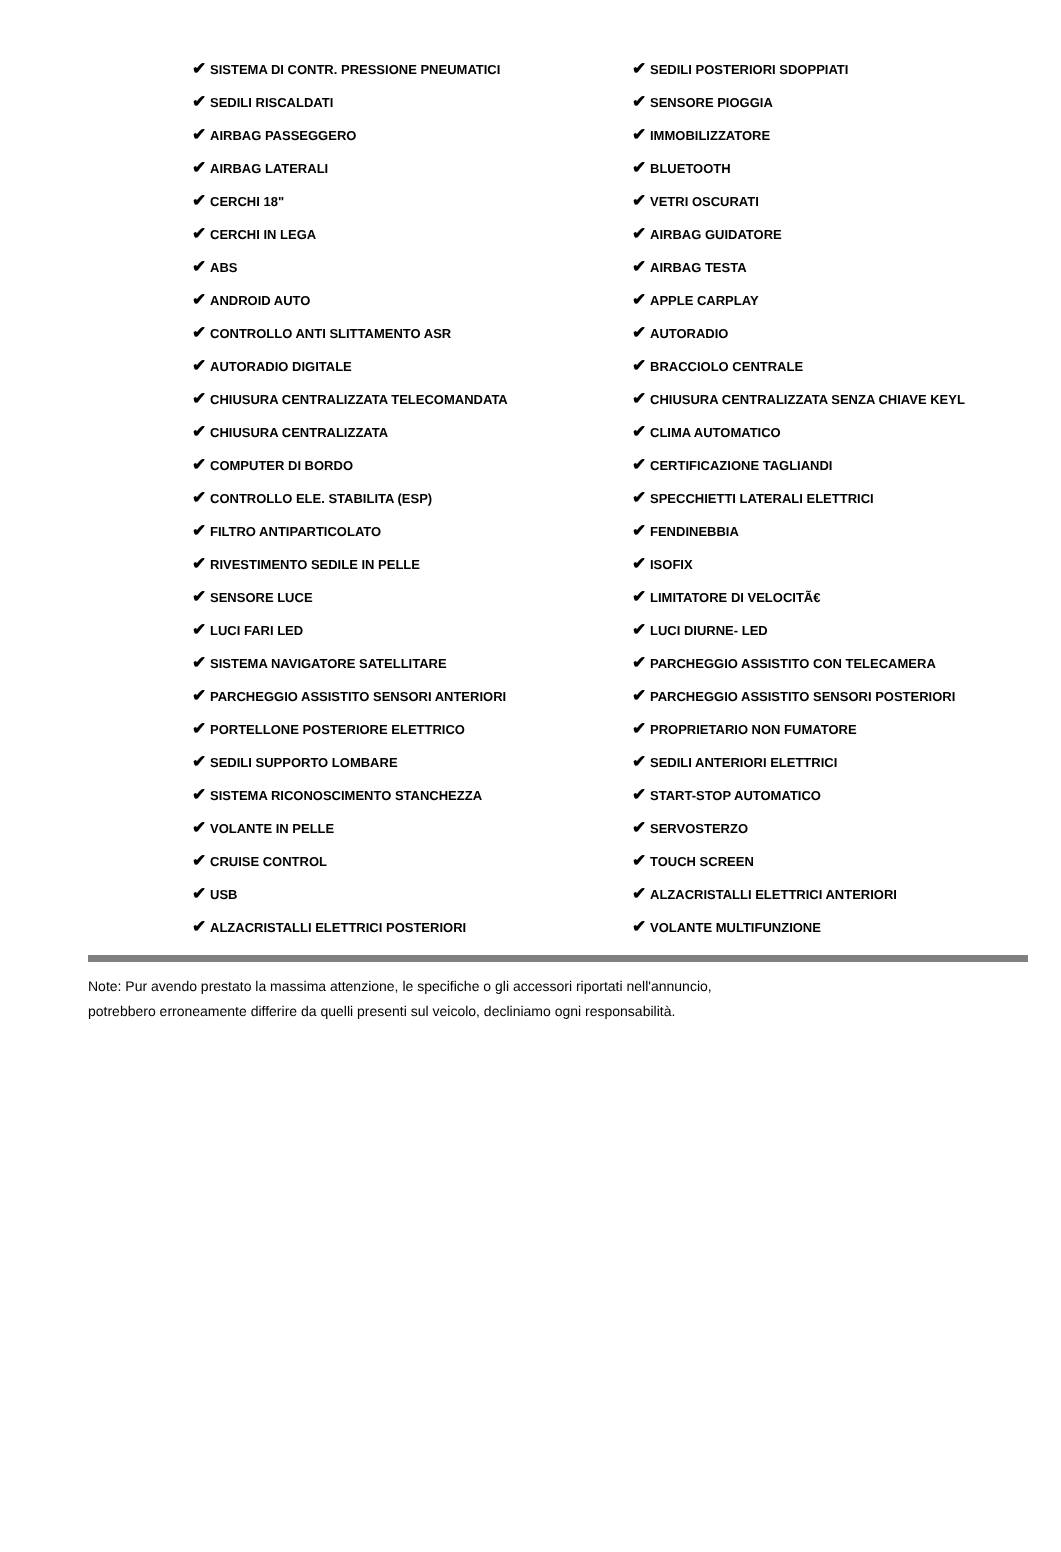| ✔ SISTEMA DI CONTR. PRESSIONE PNEUMATICI | ✔ SEDILI POSTERIORI SDOPPIATI |
| ✔ SEDILI RISCALDATI | ✔ SENSORE PIOGGIA |
| ✔ AIRBAG PASSEGGERO | ✔ IMMOBILIZZATORE |
| ✔ AIRBAG LATERALI | ✔ BLUETOOTH |
| ✔ CERCHI 18" | ✔ VETRI OSCURATI |
| ✔ CERCHI IN LEGA | ✔ AIRBAG GUIDATORE |
| ✔ ABS | ✔ AIRBAG TESTA |
| ✔ ANDROID AUTO | ✔ APPLE CARPLAY |
| ✔ CONTROLLO ANTI SLITTAMENTO ASR | ✔ AUTORADIO |
| ✔ AUTORADIO DIGITALE | ✔ BRACCIOLO CENTRALE |
| ✔ CHIUSURA CENTRALIZZATA TELECOMANDATA | ✔ CHIUSURA CENTRALIZZATA SENZA CHIAVE KEYL |
| ✔ CHIUSURA CENTRALIZZATA | ✔ CLIMA AUTOMATICO |
| ✔ COMPUTER DI BORDO | ✔ CERTIFICAZIONE TAGLIANDI |
| ✔ CONTROLLO ELE. STABILITA (ESP) | ✔ SPECCHIETTI LATERALI ELETTRICI |
| ✔ FILTRO ANTIPARTICOLATO | ✔ FENDINEBBIA |
| ✔ RIVESTIMENTO SEDILE IN PELLE | ✔ ISOFIX |
| ✔ SENSORE LUCE | ✔ LIMITATORE DI VELOCITÃ€ |
| ✔ LUCI FARI LED | ✔ LUCI DIURNE- LED |
| ✔ SISTEMA NAVIGATORE SATELLITARE | ✔ PARCHEGGIO ASSISTITO CON TELECAMERA |
| ✔ PARCHEGGIO ASSISTITO SENSORI ANTERIORI | ✔ PARCHEGGIO ASSISTITO SENSORI POSTERIORI |
| ✔ PORTELLONE POSTERIORE ELETTRICO | ✔ PROPRIETARIO NON FUMATORE |
| ✔ SEDILI SUPPORTO LOMBARE | ✔ SEDILI ANTERIORI ELETTRICI |
| ✔ SISTEMA RICONOSCIMENTO STANCHEZZA | ✔ START-STOP AUTOMATICO |
| ✔ VOLANTE IN PELLE | ✔ SERVOSTERZO |
| ✔ CRUISE CONTROL | ✔ TOUCH SCREEN |
| ✔ USB | ✔ ALZACRISTALLI ELETTRICI ANTERIORI |
| ✔ ALZACRISTALLI ELETTRICI POSTERIORI | ✔ VOLANTE MULTIFUNZIONE |
Note: Pur avendo prestato la massima attenzione, le specifiche o gli accessori riportati nell'annuncio,
potrebbero erroneamente differire da quelli presenti sul veicolo, decliniamo ogni responsabilità.